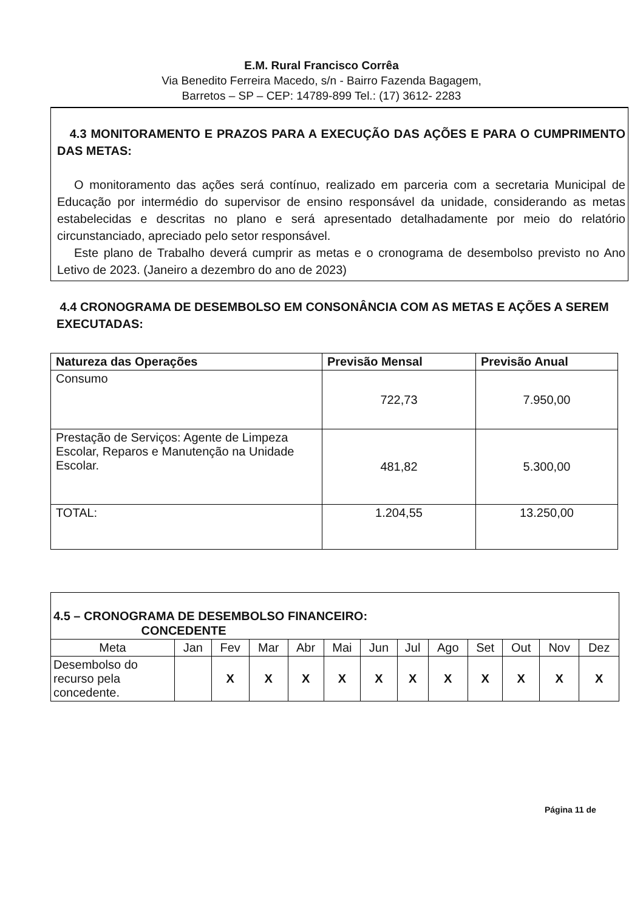E.M. Rural Francisco Corrêa
Via Benedito Ferreira Macedo, s/n - Bairro Fazenda Bagagem,
Barretos – SP – CEP: 14789-899 Tel.: (17) 3612- 2283
4.3 MONITORAMENTO E PRAZOS PARA A EXECUÇÃO DAS AÇÕES E PARA O CUMPRIMENTO DAS METAS:
O monitoramento das ações será contínuo, realizado em parceria com a secretaria Municipal de Educação por intermédio do supervisor de ensino responsável da unidade, considerando as metas estabelecidas e descritas no plano e será apresentado detalhadamente por meio do relatório circunstanciado, apreciado pelo setor responsável.
Este plano de Trabalho deverá cumprir as metas e o cronograma de desembolso previsto no Ano Letivo de 2023. (Janeiro a dezembro do ano de 2023)
4.4 CRONOGRAMA DE DESEMBOLSO EM CONSONÂNCIA COM AS METAS E AÇÕES A SEREM EXECUTADAS:
| Natureza das Operações | Previsão Mensal | Previsão Anual |
| --- | --- | --- |
| Consumo | 722,73 | 7.950,00 |
| Prestação de Serviços: Agente de Limpeza Escolar, Reparos e Manutenção na Unidade Escolar. | 481,82 | 5.300,00 |
| TOTAL: | 1.204,55 | 13.250,00 |
| 4.5 – CRONOGRAMA DE DESEMBOLSO FINANCEIRO: CONCEDENTE | | | | | | | | | | | | |
| Meta | Jan | Fev | Mar | Abr | Mai | Jun | Jul | Ago | Set | Out | Nov | Dez |
| Desembolso do recurso pela concedente. | | X | X | X | X | X | X | X | X | X | X | X |
Página 11 de